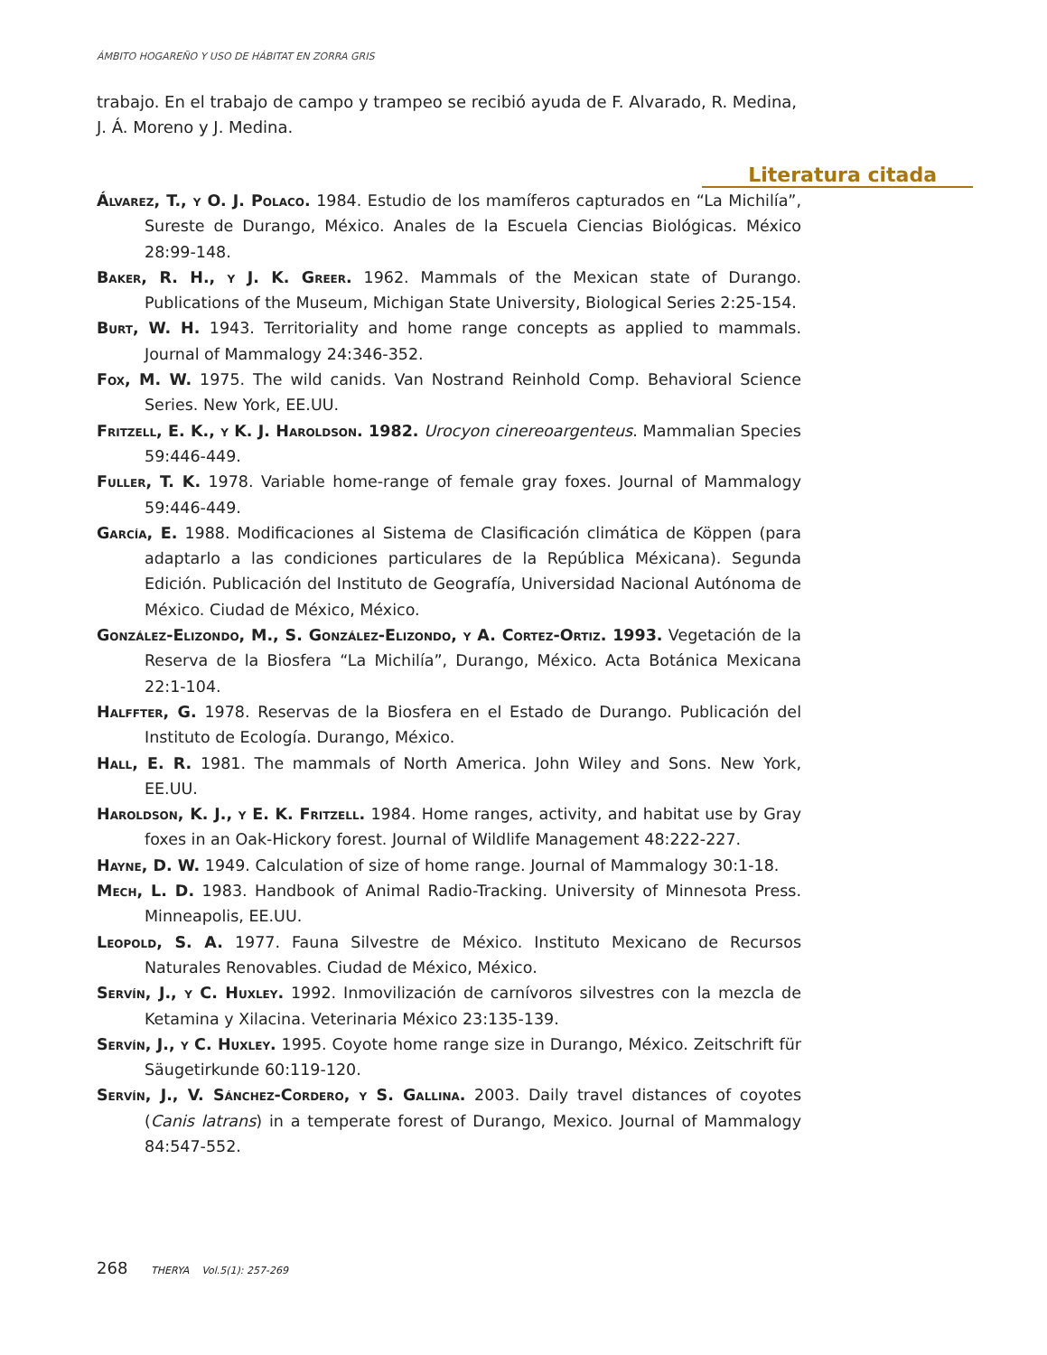ÁMBITO HOGAREÑO Y USO DE HÁBITAT EN ZORRA GRIS
trabajo. En el trabajo de campo y trampeo se recibió ayuda de F. Alvarado, R. Medina, J. Á. Moreno y J. Medina.
Literatura citada
Álvarez, T., y O. J. Polaco. 1984. Estudio de los mamíferos capturados en “La Michilía”, Sureste de Durango, México. Anales de la Escuela Ciencias Biológicas. México 28:99-148.
Baker, R. H., y J. K. Greer. 1962. Mammals of the Mexican state of Durango. Publications of the Museum, Michigan State University, Biological Series 2:25-154.
Burt, W. H. 1943. Territoriality and home range concepts as applied to mammals. Journal of Mammalogy 24:346-352.
Fox, M. W. 1975. The wild canids. Van Nostrand Reinhold Comp. Behavioral Science Series. New York, EE.UU.
Fritzell, E. K., y K. J. Haroldson. 1982. Urocyon cinereoargenteus. Mammalian Species 59:446-449.
Fuller, T. K. 1978. Variable home-range of female gray foxes. Journal of Mammalogy 59:446-449.
García, E. 1988. Modificaciones al Sistema de Clasificación climática de Köppen (para adaptarlo a las condiciones particulares de la República Méxicana). Segunda Edición. Publicación del Instituto de Geografía, Universidad Nacional Autónoma de México. Ciudad de México, México.
González-Elizondo, M., S. González-Elizondo, y A. Cortez-Ortiz. 1993. Vegetación de la Reserva de la Biosfera “La Michilía”, Durango, México. Acta Botánica Mexicana 22:1-104.
Halffter, G. 1978. Reservas de la Biosfera en el Estado de Durango. Publicación del Instituto de Ecología. Durango, México.
Hall, E. R. 1981. The mammals of North America. John Wiley and Sons. New York, EE.UU.
Haroldson, K. J., y E. K. Fritzell. 1984. Home ranges, activity, and habitat use by Gray foxes in an Oak-Hickory forest. Journal of Wildlife Management 48:222-227.
Hayne, D. W. 1949. Calculation of size of home range. Journal of Mammalogy 30:1-18.
Mech, L. D. 1983. Handbook of Animal Radio-Tracking. University of Minnesota Press. Minneapolis, EE.UU.
Leopold, S. A. 1977. Fauna Silvestre de México. Instituto Mexicano de Recursos Naturales Renovables. Ciudad de México, México.
Servín, J., y C. Huxley. 1992. Inmovilización de carnívoros silvestres con la mezcla de Ketamina y Xilacina. Veterinaria México 23:135-139.
Servín, J., y C. Huxley. 1995. Coyote home range size in Durango, México. Zeitschrift für Säugetirkunde 60:119-120.
Servín, J., V. Sánchez-Cordero, y S. Gallina. 2003. Daily travel distances of coyotes (Canis latrans) in a temperate forest of Durango, Mexico. Journal of Mammalogy 84:547-552.
268 THERYA Vol.5(1): 257-269